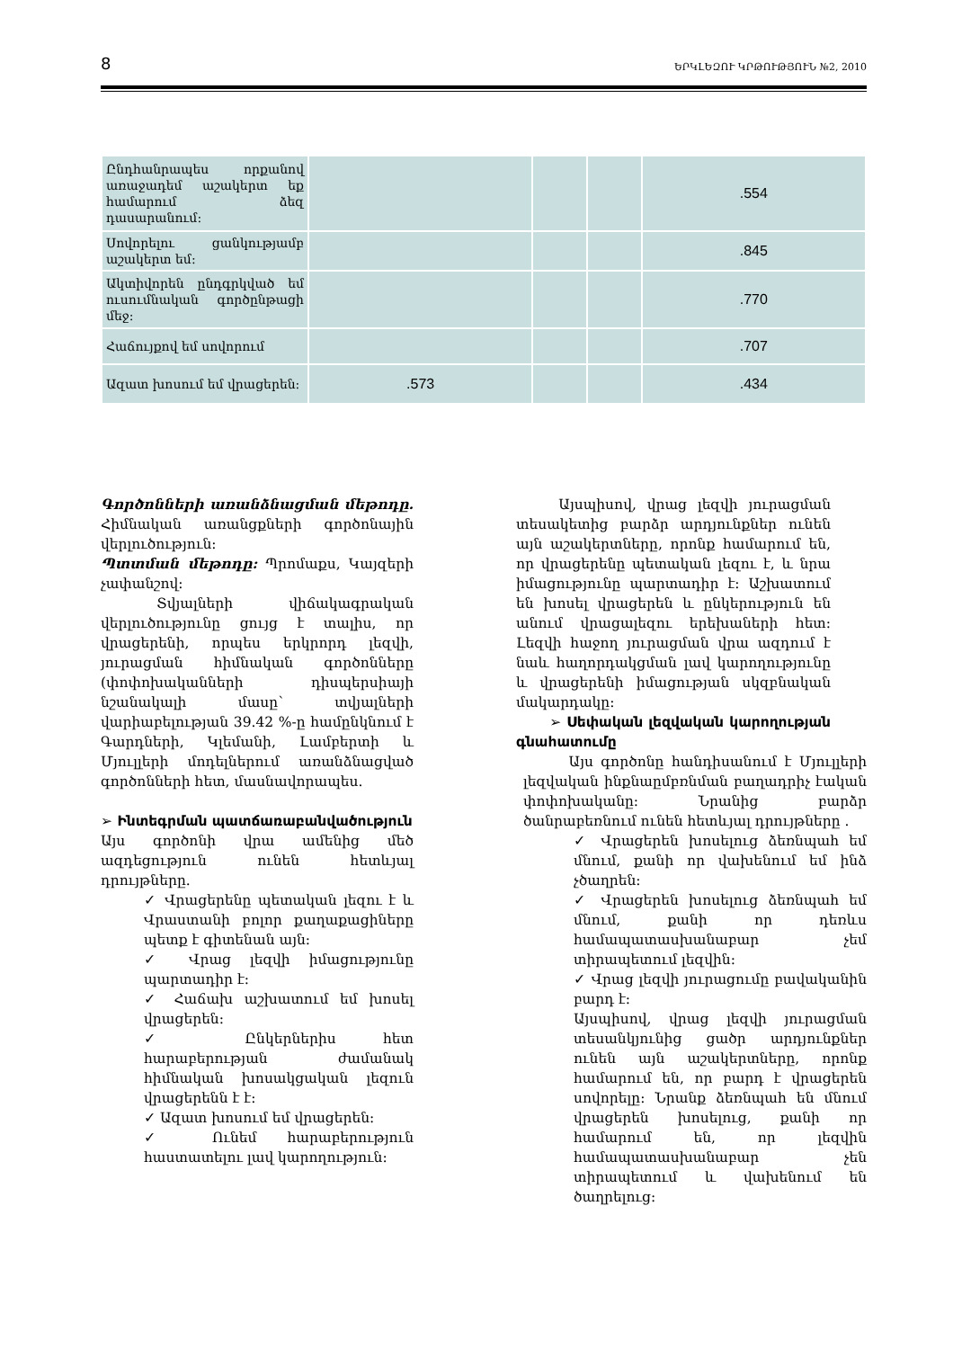8 ԵՐԿԼԵԶՈՒ ԿՐԹՈՒԹՅՈՒՆ №2, 2010
| Ընդհանրապես որքանով առաջադեմ աշակերտ եք համարում ձեզ դասարանում: | | | | .554 |
| Սովորելու ցանկությամբ աշակերտ եմ: | | | | .845 |
| Ակտիվորեն ընդգրկված եմ ուսումնական գործընթացի մեջ: | | | | .770 |
| Հաճույքով եմ սովորում | | | | .707 |
| Ազատ խոսում եմ վրացերեն: | .573 | | | .434 |
Գործոնների առանձնացման մեթոդը. Հիմնական առանցքների գործոնային վերլուծություն:
Պտտման մեթոդը: Պրոմաքս, Կայզերի չափանշով:
Տվյալների վիճակագրական վերլուծությունը ցույց է տալիս, որ վրացերենի, որպես երկրորդ լեզվի, յուրացման հիմնական գործոնները (փոփոխականների դիսպերսիայի նշանակալի մասը՝ տվյալների վարիաբելության 39.42 %-ը համընկնում է Գարդների, Կլեմանի, Լամբերտի և Մյուլլերի մոդելներում առանձնացված գործոնների հետ, մասնավորապես.
➢ Ինտեգրման պատճառաբանվածություն
Այս գործոնի վրա ամենից մեծ ազդեցություն ունեն հետևյալ դրույթները.
✓ Վրացերենը պետական լեզու է և Վրաստանի բոլոր քաղաքացիները պետք է գիտենան այն:
✓ Վրաց լեզվի իմացությունը պարտադիր է:
✓ Հաճախ աշխատում եմ խոսել վրացերեն:
✓ Ընկերներիս հետ հարաբերության ժամանակ հիմնական խոսակցական լեզուն վրացերենն է է:
✓ Ազատ խոսում եմ վրացերեն:
✓ Ունեմ հարաբերություն հաստատելու լավ կարողություն:
Այսպիսով, վրաց լեզվի յուրացման տեսակետից բարձր արդյունքներ ունեն այն աշակերտները, որոնք համարում են, որ վրացերենը պետական լեզու է, և նրա իմացությունը պարտադիր է: Աշխատում են խոսել վրացերեն և ընկերություն են անում վրացալեզու երեխաների հետ: Լեզվի հաջող յուրացման վրա ազդում է նաև հաղորդակցման լավ կարողությունը և վրացերենի իմացության սկզբնական մակարդակը:
➢ Սեփական լեզվական կարողության գնահատումը
Այս գործոնը հանդիսանում է Մյուլլերի լեզվական ինքնաըմբռնման բաղադրիչ էական փոփոխականը: Նրանից բարձր ծանրաբեռնում ունեն հետևյալ դրույթները .
✓ Վրացերեն խոսելուց ձեռնպահ եմ մնում, քանի որ վախենում եմ ինձ չծաղրեն:
✓ Վրացերեն խոսելուց ձեռնպահ եմ մնում, քանի որ դեռևս համապատասխանաբար չեմ տիրապետում լեզվին:
✓ Վրաց լեզվի յուրացումը բավականին բարդ է:
Այսպիսով, վրաց լեզվի յուրացման տեսանկյունից ցածր արդյունքներ ունեն այն աշակերտները, որոնք համարում են, որ բարդ է վրացերեն սովորելը: Նրանք ձեռնպահ են մնում վրացերեն խոսելուց, քանի որ համարում են, որ լեզվին համապատասխանաբար չեն տիրապետում և վախենում են ծաղրելուց: